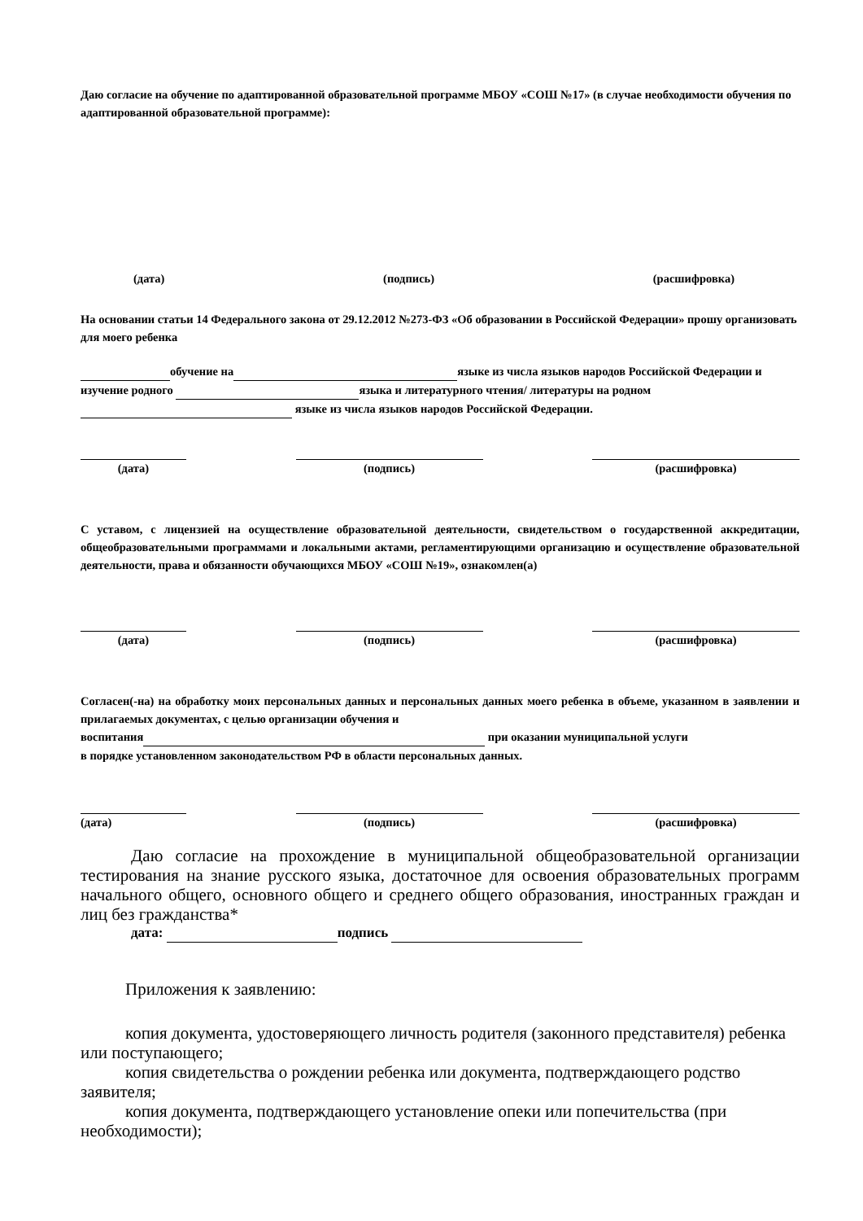Даю согласие на обучение по адаптированной образовательной программе МБОУ «СОШ №17» (в случае необходимости обучения по адаптированной образовательной программе):
(дата) (подпись) (расшифровка)
На основании статьи 14 Федерального закона от 29.12.2012 №273-ФЗ «Об образовании в Российской Федерации» прошу организовать для моего ребенка
обучение на языке из числа языков народов Российской Федерации и изучение родного языка и литературного чтения/ литературы на родном языке из числа языков народов Российской Федерации.
(дата) (подпись) (расшифровка)
С уставом, с лицензией на осуществление образовательной деятельности, свидетельством о государственной аккредитации, общеобразовательными программами и локальными актами, регламентирующими организацию и осуществление образовательной деятельности, права и обязанности обучающихся МБОУ «СОШ №19», ознакомлен(а)
(дата) (подпись) (расшифровка)
Согласен(-на) на обработку моих персональных данных и персональных данных моего ребенка в объеме, указанном в заявлении и прилагаемых документах, с целью организации обучения и
воспитания при оказании муниципальной услуги
в порядке установленном законодательством РФ в области персональных данных.
(дата) (подпись) (расшифровка)
Даю согласие на прохождение в муниципальной общеобразовательной организации тестирования на знание русского языка, достаточное для освоения образовательных программ начального общего, основного общего и среднего общего образования, иностранных граждан и лиц без гражданства*
дата: подпись
Приложения к заявлению:
копия документа, удостоверяющего личность родителя (законного представителя) ребенка или поступающего;
копия свидетельства о рождении ребенка или документа, подтверждающего родство заявителя;
копия документа, подтверждающего установление опеки или попечительства (при необходимости);